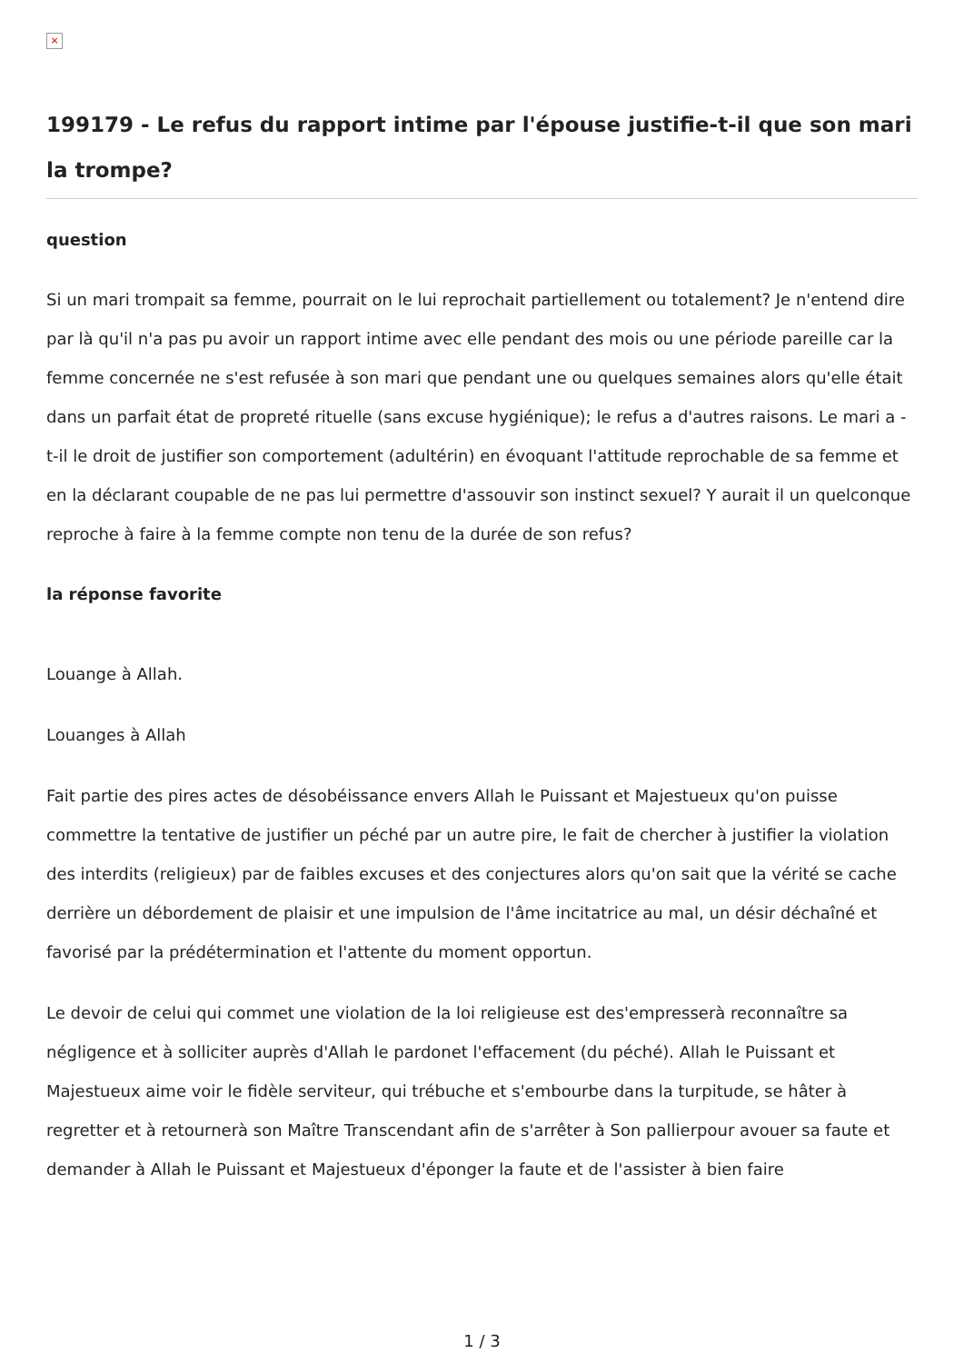×
199179 - Le refus du rapport intime par l'épouse justifie-t-il que son mari la trompe?
question
Si un mari trompait sa femme, pourrait on le lui reprochait partiellement ou totalement? Je n'entend dire par là qu'il n'a pas pu avoir un rapport intime avec elle pendant des mois ou une période pareille car la femme concernée ne s'est refusée à son mari que pendant une ou quelques semaines alors qu'elle était dans un parfait état de propreté rituelle (sans excuse hygiénique); le refus a d'autres raisons. Le mari a -t-il le droit de justifier son comportement (adultérin) en évoquant l'attitude reprochable de sa femme et en la déclarant coupable de ne pas lui permettre d'assouvir son instinct sexuel? Y aurait il un quelconque reproche à faire à la femme compte non tenu de la durée de son refus?
la réponse favorite
Louange à Allah.
Louanges à Allah
Fait partie des pires actes de désobéissance envers Allah le Puissant et Majestueux qu'on puisse commettre la tentative de justifier un péché par un autre pire, le fait de chercher à justifier la violation des interdits (religieux) par de faibles excuses et des conjectures alors qu'on sait que la vérité se cache derrière un débordement de plaisir et une impulsion de l'âme incitatrice au mal, un désir déchaîné et favorisé par la prédétermination et l'attente du moment opportun.
Le devoir de celui qui commet une violation de la loi religieuse est des'empresserà reconnaître sa négligence et à solliciter auprès d'Allah le pardonet l'effacement (du péché). Allah le Puissant et Majestueux aime voir le fidèle serviteur, qui trébuche et s'embourbe dans la turpitude, se hâter à regretter et à retournerà son Maître Transcendant afin de s'arrêter à Son pallierpour avouer sa faute et demander à Allah le Puissant et Majestueux d'éponger la faute et de l'assister à bien faire
1 / 3